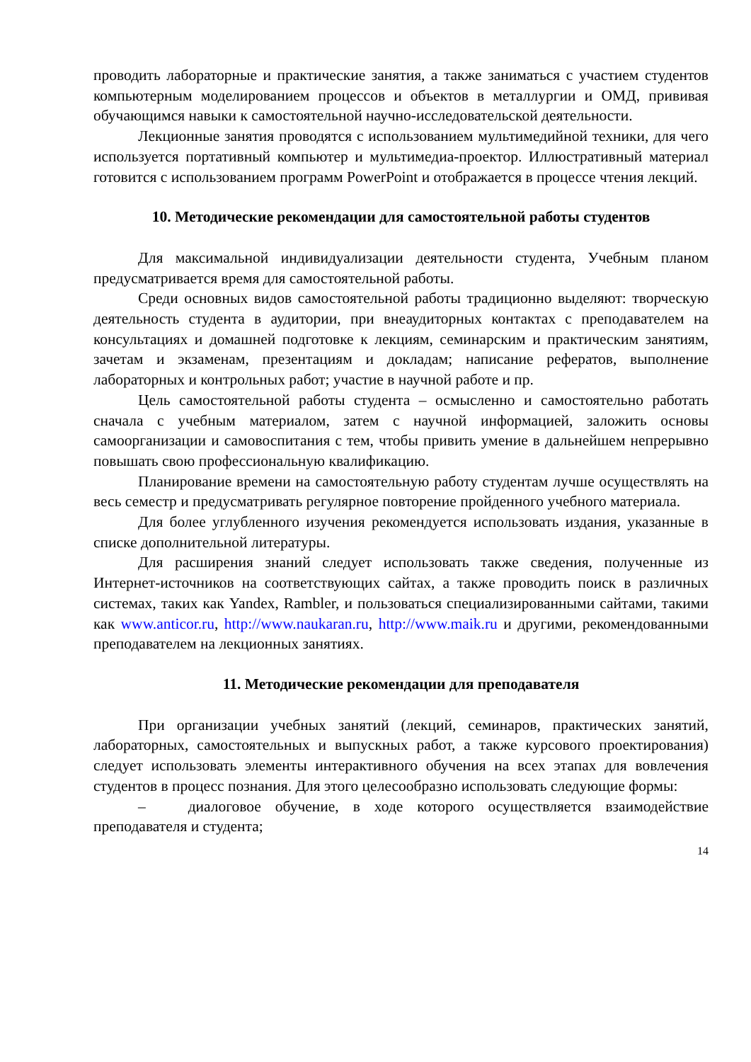проводить лабораторные и практические занятия, а также заниматься с участием студентов компьютерным моделированием процессов и объектов в металлургии и ОМД, прививая обучающимся навыки к самостоятельной научно-исследовательской деятельности.
Лекционные занятия проводятся с использованием мультимедийной техники, для чего используется портативный компьютер и мультимедиа-проектор. Иллюстративный материал готовится с использованием программ PowerPoint и отображается в процессе чтения лекций.
10. Методические рекомендации для самостоятельной работы студентов
Для максимальной индивидуализации деятельности студента, Учебным планом предусматривается время для самостоятельной работы.
Среди основных видов самостоятельной работы традиционно выделяют: творческую деятельность студента в аудитории, при внеаудиторных контактах с преподавателем на консультациях и домашней подготовке к лекциям, семинарским и практическим занятиям, зачетам и экзаменам, презентациям и докладам; написание рефератов, выполнение лабораторных и контрольных работ; участие в научной работе и пр.
Цель самостоятельной работы студента – осмысленно и самостоятельно работать сначала с учебным материалом, затем с научной информацией, заложить основы самоорганизации и самовоспитания с тем, чтобы привить умение в дальнейшем непрерывно повышать свою профессиональную квалификацию.
Планирование времени на самостоятельную работу студентам лучше осуществлять на весь семестр и предусматривать регулярное повторение пройденного учебного материала.
Для более углубленного изучения рекомендуется использовать издания, указанные в списке дополнительной литературы.
Для расширения знаний следует использовать также сведения, полученные из Интернет-источников на соответствующих сайтах, а также проводить поиск в различных системах, таких как Yandex, Rambler, и пользоваться специализированными сайтами, такими как www.anticor.ru, http://www.naukaran.ru, http://www.maik.ru и другими, рекомендованными преподавателем на лекционных занятиях.
11. Методические рекомендации для преподавателя
При организации учебных занятий (лекций, семинаров, практических занятий, лабораторных, самостоятельных и выпускных работ, а также курсового проектирования) следует использовать элементы интерактивного обучения на всех этапах для вовлечения студентов в процесс познания. Для этого целесообразно использовать следующие формы:
– диалоговое обучение, в ходе которого осуществляется взаимодействие преподавателя и студента;
14